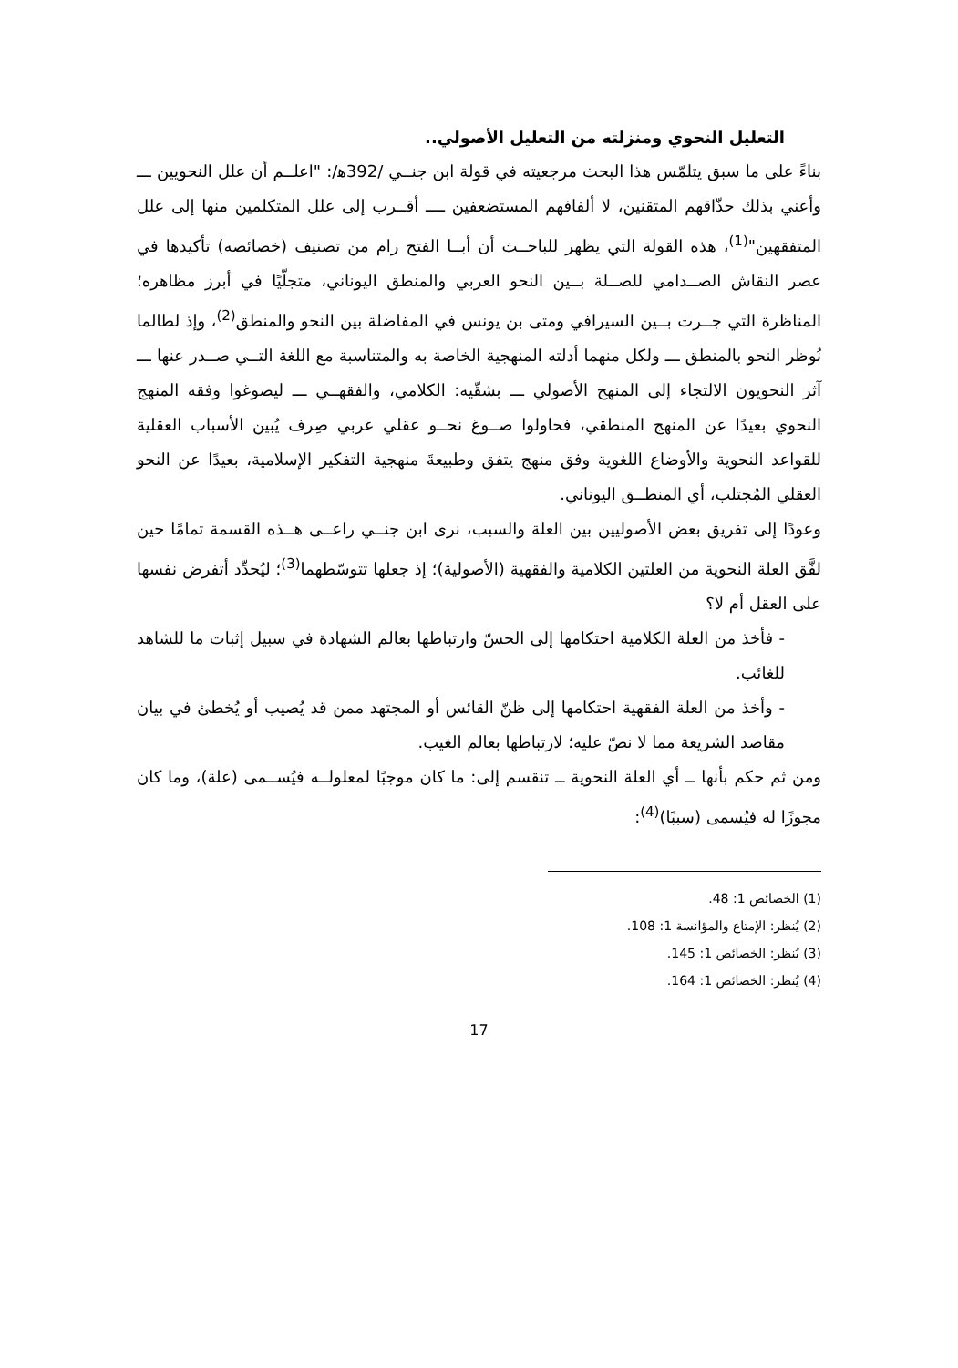التعليل النحوي ومنزلته من التعليل الأصولي..
بناءً على ما سبق يتلمّس هذا البحث مرجعيته في قولة ابن جنــي /392ﻫ/: "اعلــم أن علل النحويين ـــ وأعني بذلك حذّاقهم المتقنين، لا ألفافهم المستضعفين ــــ أقــرب إلى علل المتكلمين منها إلى علل المتفقهين"<sup>(1)</sup>، هذه القولة التي يظهر للباحــث أن أبــا الفتح رام من تصنيف (خصائصه) تأكيدها في عصر النقاش الصــدامي للصــلة بــين النحو العربي والمنطق اليوناني، متجلّيًا في أبرز مظاهره؛ المناظرة التي جــرت بــين السيرافي ومتى بن يونس في المفاضلة بين النحو والمنطق<sup>(2)</sup>، وإذ لطالما نُوظر النحو بالمنطق ـــ ولكل منهما أدلته المنهجية الخاصة به والمتناسبة مع اللغة التــي صــدر عنها ـــ آثر النحويون الالتجاء إلى المنهج الأصولي ـــ بشقّيه: الكلامي، والفقهــي ـــ ليصوغوا وفقه المنهج النحوي بعيدًا عن المنهج المنطقي، فحاولوا صــوغ نحــو عقلي عربي صِرف يُبين الأسباب العقلية للقواعد النحوية والأوضاع اللغوية وفق منهج يتفق وطبيعةَ منهجية التفكير الإسلامية، بعيدًا عن النحو العقلي المُجتلب، أي المنطــق اليوناني.
وعودًا إلى تفريق بعض الأصوليين بين العلة والسبب، نرى ابن جنــي راعــى هــذه القسمة تمامًا حين لفَّق العلة النحوية من العلتين الكلامية والفقهية (الأصولية)؛ إذ جعلها تتوسّطهما<sup>(3)</sup>؛ ليُحدِّد أتفرض نفسها على العقل أم لا؟
- فأخذ من العلة الكلامية احتكامها إلى الحسّ وارتباطها بعالم الشهادة في سبيل إثبات ما للشاهد للغائب.
- وأخذ من العلة الفقهية احتكامها إلى ظنّ القائس أو المجتهد ممن قد يُصيب أو يُخطئ في بيان مقاصد الشريعة مما لا نصّ عليه؛ لارتباطها بعالم الغيب.
ومن ثم حكم بأنها ــ أي العلة النحوية ــ تنقسم إلى: ما كان موجبًا لمعلولــه فيُســمى (علة)، وما كان مجوزًا له فيُسمى (سببًا)<sup>(4)</sup>:
(1) الخصائص 1: 48.
(2) يُنظر: الإمتاع والمؤانسة 1: 108.
(3) يُنظر: الخصائص 1: 145.
(4) يُنظر: الخصائص 1: 164.
17